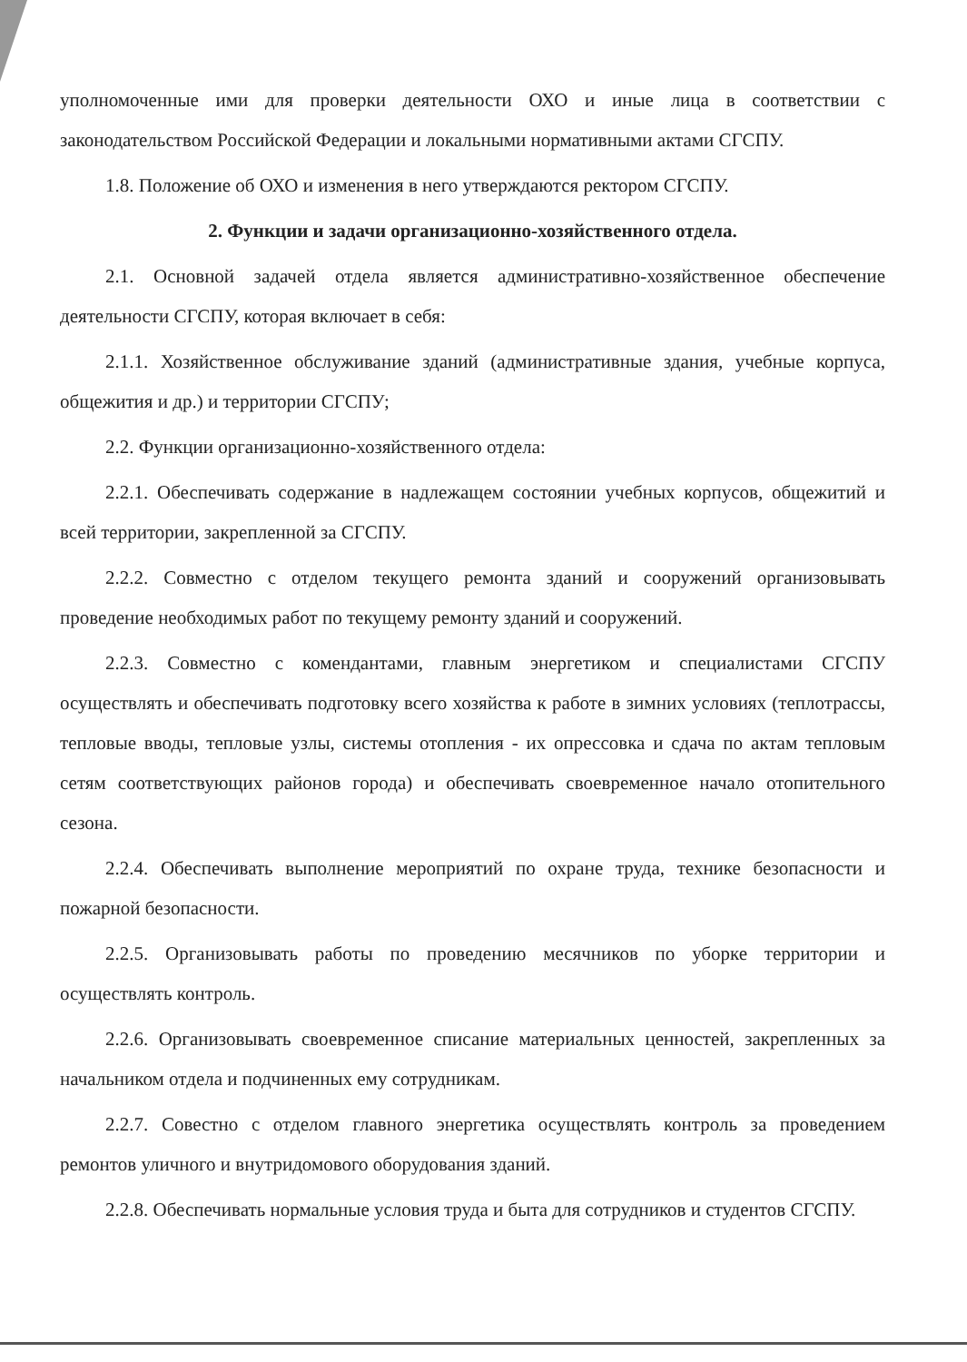уполномоченные ими для проверки деятельности ОХО и иные лица в соответствии с законодательством Российской Федерации и локальными нормативными актами СГСПУ.
1.8. Положение об ОХО и изменения в него утверждаются ректором СГСПУ.
2. Функции и задачи организационно-хозяйственного отдела.
2.1. Основной задачей отдела является административно-хозяйственное обеспечение деятельности СГСПУ, которая включает в себя:
2.1.1. Хозяйственное обслуживание зданий (административные здания, учебные корпуса, общежития и др.) и территории СГСПУ;
2.2. Функции организационно-хозяйственного отдела:
2.2.1. Обеспечивать содержание в надлежащем состоянии учебных корпусов, общежитий и всей территории, закрепленной за СГСПУ.
2.2.2. Совместно с отделом текущего ремонта зданий и сооружений организовывать проведение необходимых работ по текущему ремонту зданий и сооружений.
2.2.3. Совместно с комендантами, главным энергетиком и специалистами СГСПУ осуществлять и обеспечивать подготовку всего хозяйства к работе в зимних условиях (теплотрассы, тепловые вводы, тепловые узлы, системы отопления - их опрессовка и сдача по актам тепловым сетям соответствующих районов города) и обеспечивать своевременное начало отопительного сезона.
2.2.4. Обеспечивать выполнение мероприятий по охране труда, технике безопасности и пожарной безопасности.
2.2.5. Организовывать работы по проведению месячников по уборке территории и осуществлять контроль.
2.2.6. Организовывать своевременное списание материальных ценностей, закрепленных за начальником отдела и подчиненных ему сотрудникам.
2.2.7. Совестно с отделом главного энергетика осуществлять контроль за проведением ремонтов уличного и внутридомового оборудования зданий.
2.2.8. Обеспечивать нормальные условия труда и быта для сотрудников и студентов СГСПУ.